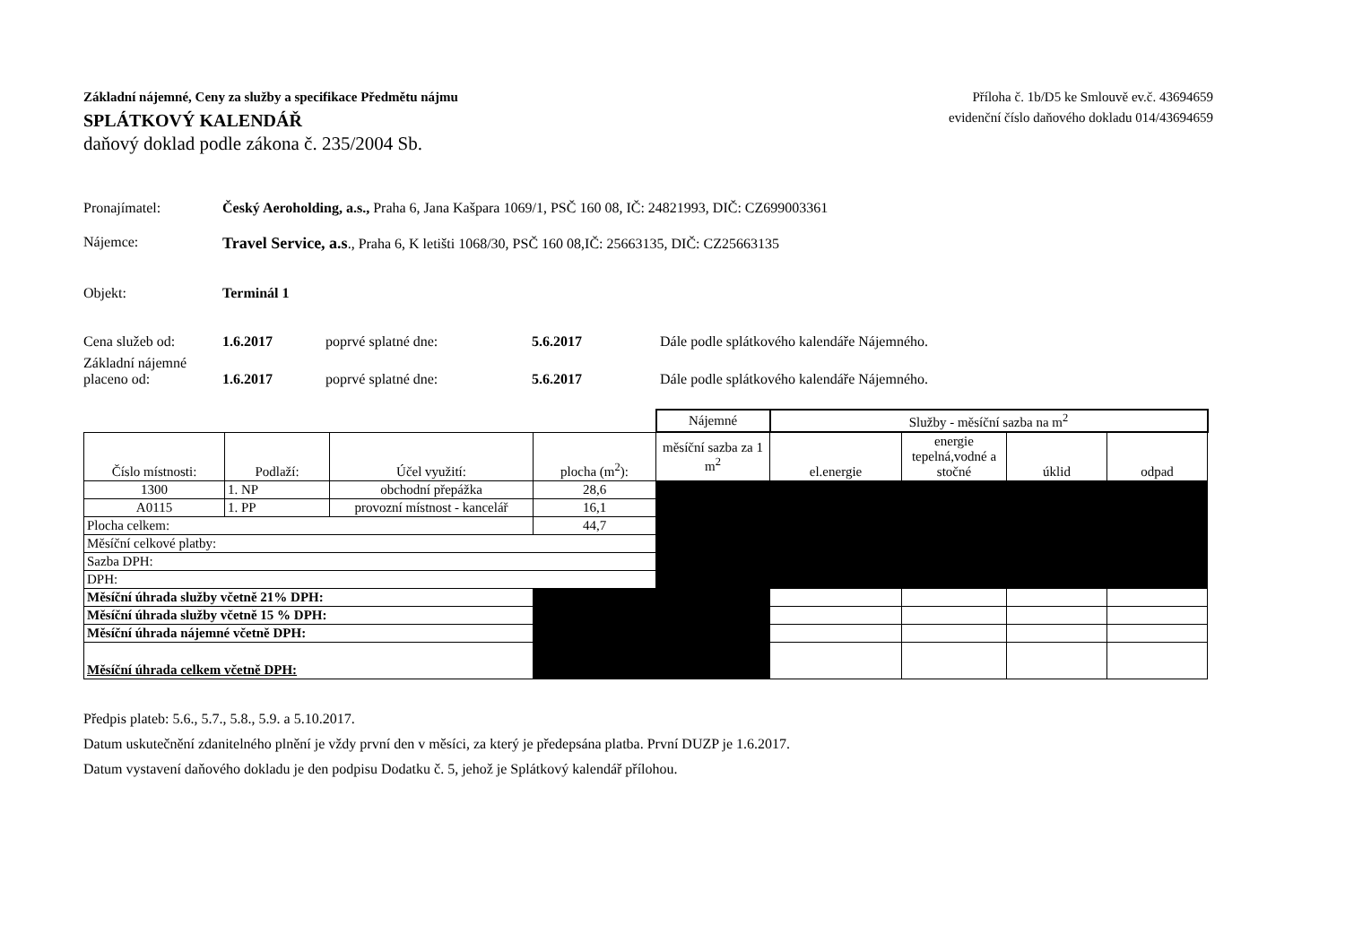Základní nájemné, Ceny za služby a specifikace Předmětu nájmu Příloha č. 1b/D5 ke Smlouvě ev.č. 43694659
SPLÁTKOVÝ KALENDÁŘ evidenční číslo daňového dokladu 014/43694659
daňový doklad podle zákona č. 235/2004 Sb.
Pronajímatel: Český Aeroholding, a.s., Praha 6, Jana Kašpara 1069/1, PSČ 160 08, IČ: 24821993, DIČ: CZ699003361
Nájemce: Travel Service, a.s., Praha 6, K letišti 1068/30, PSČ 160 08,IČ: 25663135, DIČ: CZ25663135
Objekt: Terminál 1
Cena služeb od: 1.6.2017 poprvé splatné dne: 5.6.2017 Dále podle splátkového kalendáře Nájemného.
Základní nájemné
placeno od: 1.6.2017 poprvé splatné dne: 5.6.2017 Dále podle splátkového kalendáře Nájemného.
| | | | | Nájemné | Služby - měsíční sazba na m<sup>2</sup> | | | |
| Číslo místnosti: | Podlaží: | Účel využití: | plocha (m<sup>2</sup>): | měsíční sazba za 1 m<sup>2</sup> | el.energie | energie tepelná,vodné a stočné | úklid | odpad |
| 1300 | 1. NP | obchodní přepážka | 28,6 | | | | | |
| A0115 | 1. PP | provozní místnost - kancelář | 16,1 | | | | | |
| Plocha celkem: | | | 44,7 | | | | | |
| Měsíční celkové platby: | | | | | | | | |
| Sazba DPH: | | | | | | | | |
| DPH: | | | | | | | | |
| Měsíční úhrada služby včetně 21% DPH: | | | | | | | | |
| Měsíční úhrada služby včetně 15 % DPH: | | | | | | | | |
| Měsíční úhrada nájemné včetně DPH: | | | | | | | | |
| Měsíční úhrada celkem včetně DPH: | | | | | | | | |
Předpis plateb: 5.6., 5.7., 5.8., 5.9. a 5.10.2017.
Datum uskutečnění zdanitelného plnění je vždy první den v měsíci, za který je předepsána platba. První DUZP je 1.6.2017.
Datum vystavení daňového dokladu je den podpisu Dodatku č. 5, jehož je Splátkový kalendář přílohou.